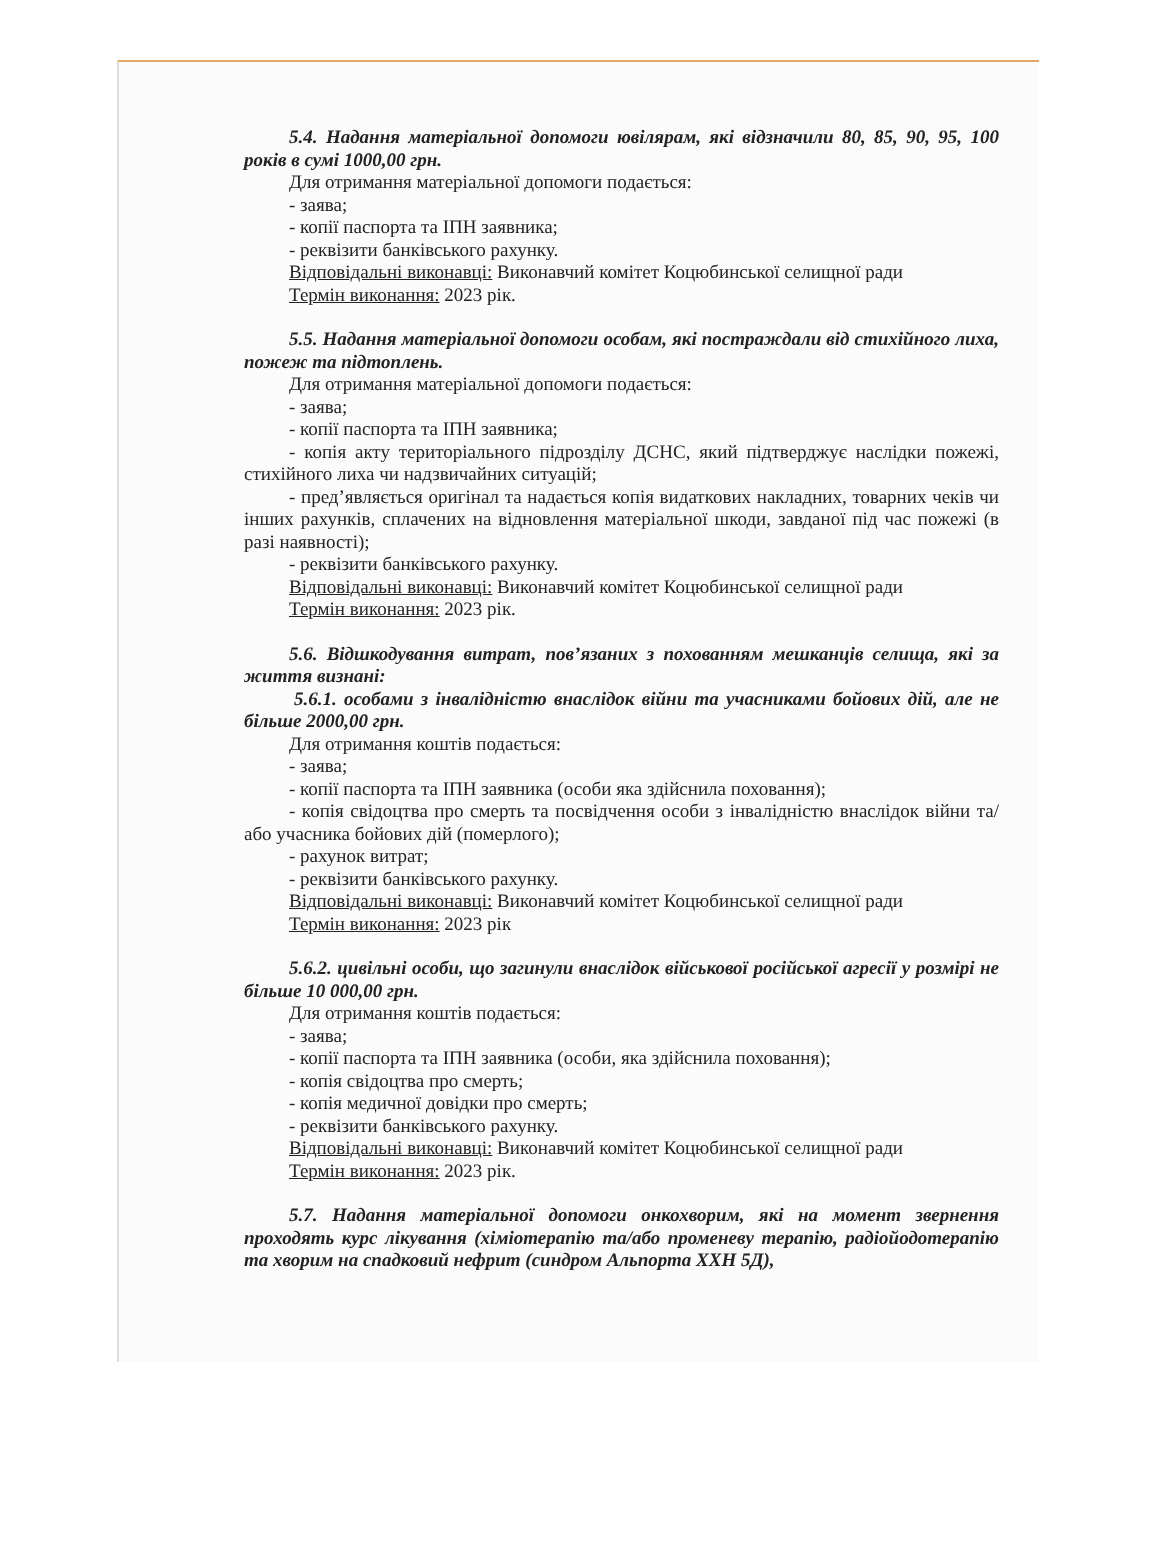5.4. Надання матеріальної допомоги ювілярам, які відзначили 80, 85, 90, 95, 100 років в сумі 1000,00 грн.
Для отримання матеріальної допомоги подається:
- заява;
- копії паспорта та ІПН заявника;
- реквізити банківського рахунку.
Відповідальні виконавці: Виконавчий комітет Коцюбинської селищної ради
Термін виконання: 2023 рік.
5.5. Надання матеріальної допомоги особам, які постраждали від стихійного лиха, пожеж та підтоплень.
Для отримання матеріальної допомоги подається:
- заява;
- копії паспорта та ІПН заявника;
- копія акту територіального підрозділу ДСНС, який підтверджує наслідки пожежі, стихійного лиха чи надзвичайних ситуацій;
- пред’являється оригінал та надається копія видаткових накладних, товарних чеків чи інших рахунків, сплачених на відновлення матеріальної шкоди, завданої під час пожежі (в разі наявності);
- реквізити банківського рахунку.
Відповідальні виконавці: Виконавчий комітет Коцюбинської селищної ради
Термін виконання: 2023 рік.
5.6. Відшкодування витрат, пов’язаних з похованням мешканців селища, які за життя визнані:
5.6.1. особами з інвалідністю внаслідок війни та учасниками бойових дій, але не більше 2000,00 грн.
Для отримання коштів подається:
- заява;
- копії паспорта та ІПН заявника (особи яка здійснила поховання);
- копія свідоцтва про смерть та посвідчення особи з інвалідністю внаслідок війни та/або учасника бойових дій (померлого);
- рахунок витрат;
- реквізити банківського рахунку.
Відповідальні виконавці: Виконавчий комітет Коцюбинської селищної ради
Термін виконання: 2023 рік
5.6.2. цивільні особи, що загинули внаслідок військової російської агресії у розмірі не більше 10 000,00 грн.
Для отримання коштів подається:
- заява;
- копії паспорта та ІПН заявника (особи, яка здійснила поховання);
- копія свідоцтва про смерть;
- копія медичної довідки про смерть;
- реквізити банківського рахунку.
Відповідальні виконавці: Виконавчий комітет Коцюбинської селищної ради
Термін виконання: 2023 рік.
5.7. Надання матеріальної допомоги онкохворим, які на момент звернення проходять курс лікування (хіміотерапію та/або променеву терапію, радіойодотерапію та хворим на спадковий нефрит (синдром Альпорта ХХН 5Д),